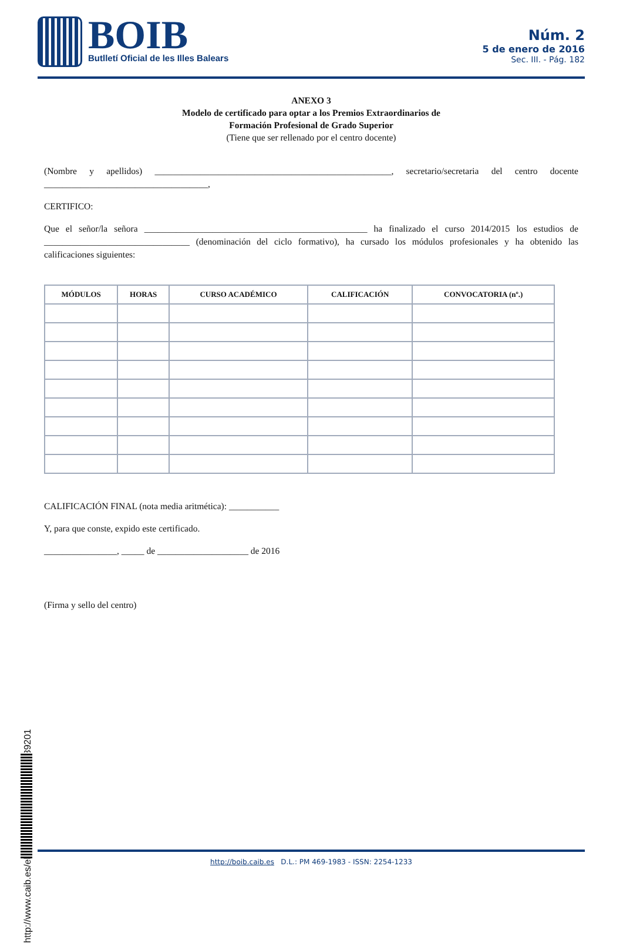BOIB
Butlletí Oficial de les Illes Balears
Núm. 2
5 de enero de 2016
Sec. III. - Pág. 182
ANEXO 3
Modelo de certificado para optar a los Premios Extraordinarios de
Formación Profesional de Grado Superior
(Tiene que ser rellenado por el centro docente)
(Nombre y apellidos) ____________________________________________________, secretario/secretaria del centro docente ____________________________________,
CERTIFICO:
Que el señor/la señora _________________________________________________ ha finalizado el curso 2014/2015 los estudios de ________________________________ (denominación del ciclo formativo), ha cursado los módulos profesionales y ha obtenido las calificaciones siguientes:
| MÓDULOS | HORAS | CURSO ACADÉMICO | CALIFICACIÓN | CONVOCATORIA (nº.) |
| --- | --- | --- | --- | --- |
CALIFICACIÓN FINAL (nota media aritmética): ___________
Y, para que conste, expido este certificado.
________________, _____ de ____________________ de 2016
(Firma y sello del centro)
http://www.caib.es/eboibfront/pdf/es/2016/2/939201
http://boib.caib.es D.L.: PM 469-1983 - ISSN: 2254-1233